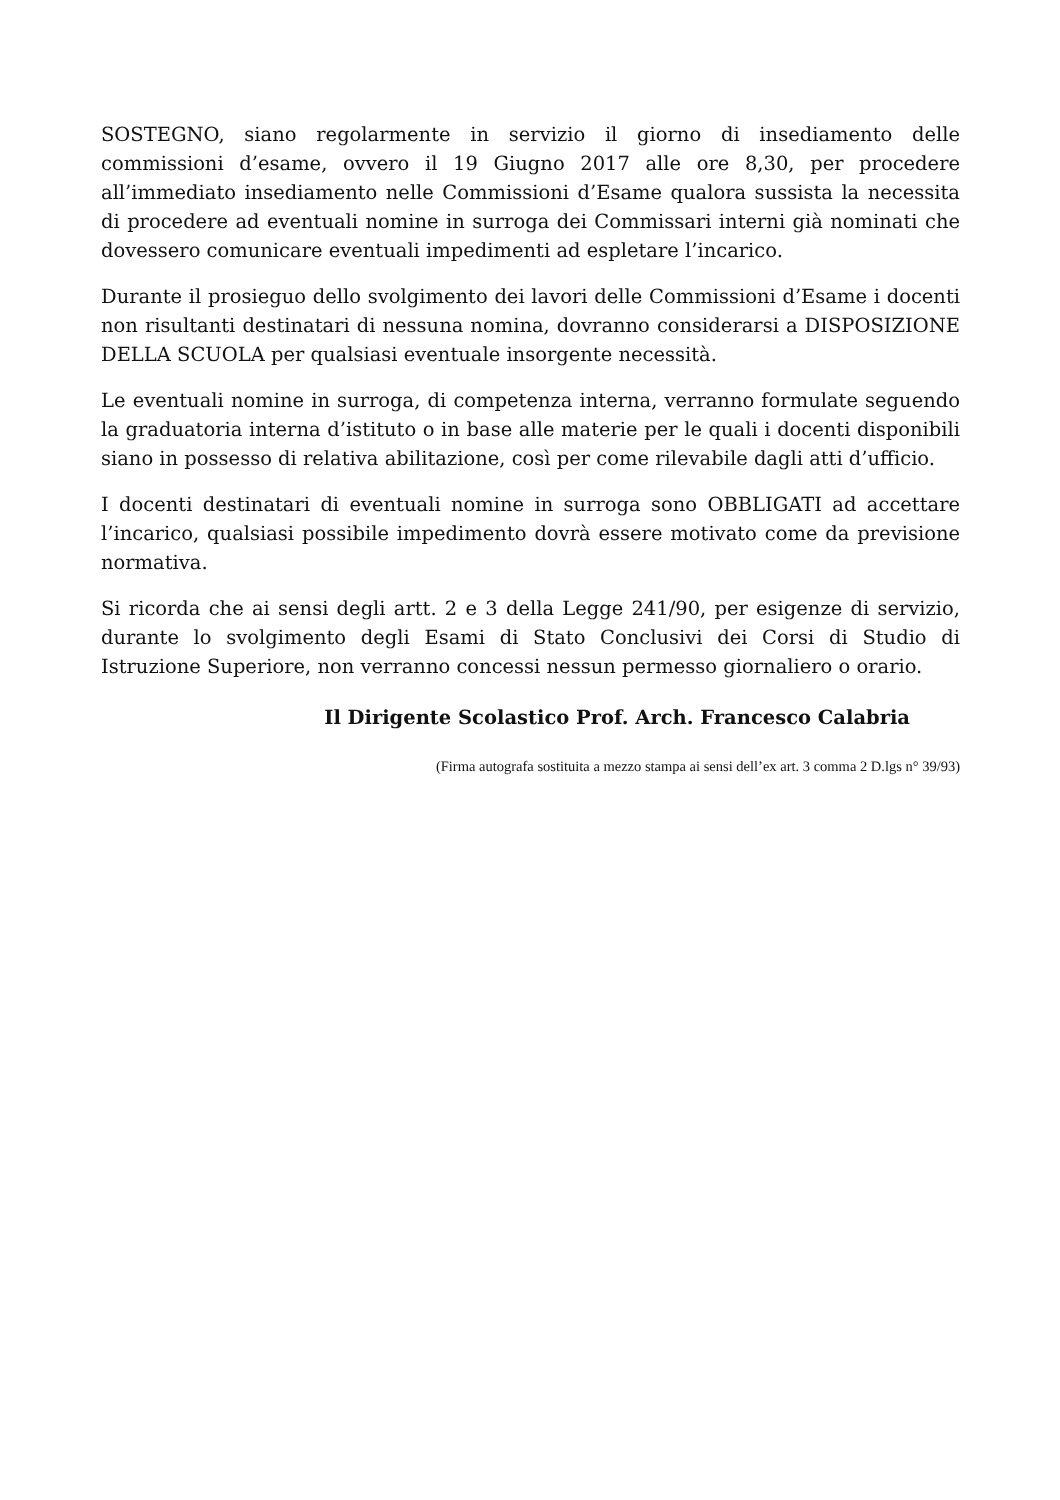SOSTEGNO, siano regolarmente in servizio il giorno di insediamento delle commissioni d’esame, ovvero il 19 Giugno 2017 alle ore 8,30, per procedere all’immediato insediamento nelle Commissioni d’Esame qualora sussista la necessita di procedere ad eventuali nomine in surroga dei Commissari interni già nominati che dovessero comunicare eventuali impedimenti ad espletare l’incarico.
Durante il prosieguo dello svolgimento dei lavori delle Commissioni d’Esame i docenti non risultanti destinatari di nessuna nomina, dovranno considerarsi a DISPOSIZIONE DELLA SCUOLA per qualsiasi eventuale insorgente necessità.
Le eventuali nomine in surroga, di competenza interna, verranno formulate seguendo la graduatoria interna d’istituto o in base alle materie per le quali i docenti disponibili siano in possesso di relativa abilitazione, così per come rilevabile dagli atti d’ufficio.
I docenti destinatari di eventuali nomine in surroga sono OBBLIGATI ad accettare l’incarico, qualsiasi possibile impedimento dovrà essere motivato come da previsione normativa.
Si ricorda che ai sensi degli artt. 2 e 3 della Legge 241/90, per esigenze di servizio, durante lo svolgimento degli Esami di Stato Conclusivi dei Corsi di Studio di Istruzione Superiore, non verranno concessi nessun permesso giornaliero o orario.
Il Dirigente Scolastico Prof. Arch. Francesco Calabria
(Firma autografa sostituita a mezzo stampa ai sensi dell’ex art. 3 comma 2 D.lgs n° 39/93)